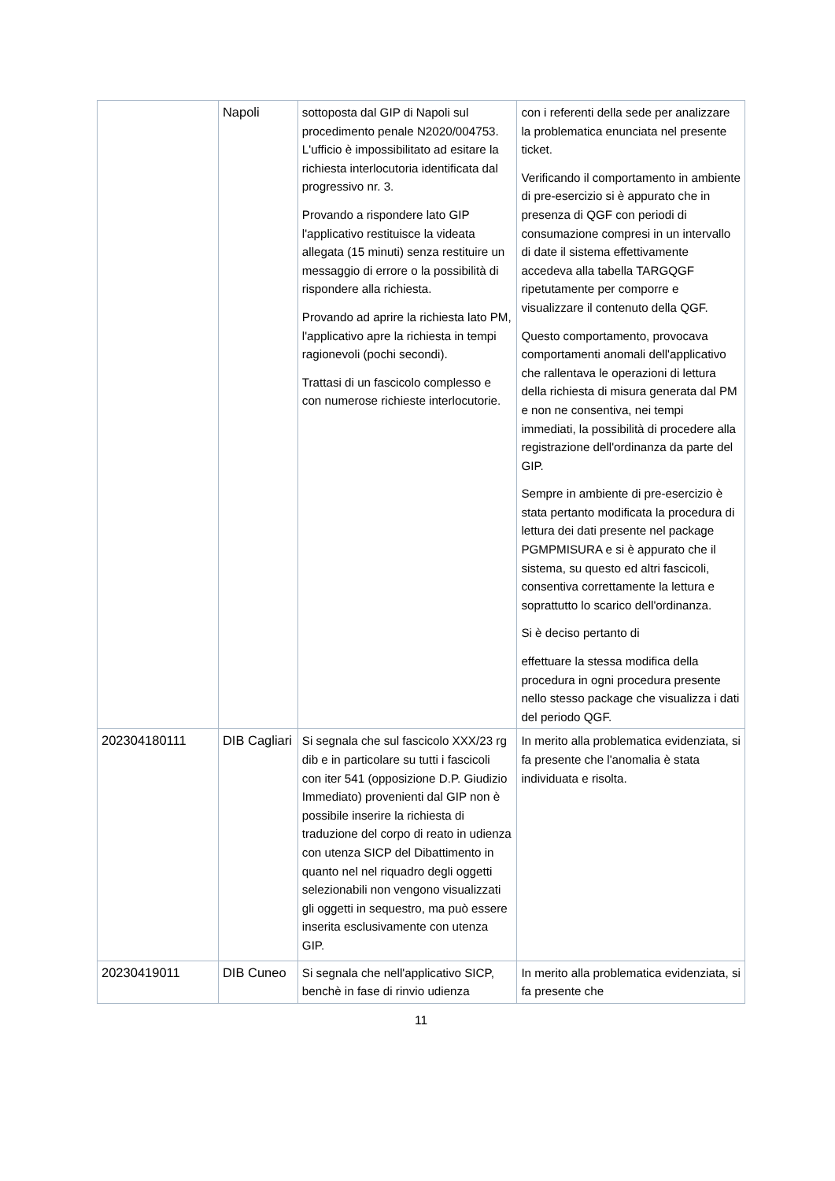| | Napoli | sottoposta dal GIP di Napoli sul procedimento penale N2020/004753. L'ufficio è impossibilitato ad esitare la richiesta interlocutoria identificata dal progressivo nr. 3. Provando a rispondere lato GIP l'applicativo restituisce la videata allegata (15 minuti) senza restituire un messaggio di errore o la possibilità di rispondere alla richiesta. Provando ad aprire la richiesta lato PM, l'applicativo apre la richiesta in tempi ragionevoli (pochi secondi). Trattasi di un fascicolo complesso e con numerose richieste interlocutorie. | con i referenti della sede per analizzare la problematica enunciata nel presente ticket. Verificando il comportamento in ambiente di pre-esercizio si è appurato che in presenza di QGF con periodi di consumazione compresi in un intervallo di date il sistema effettivamente accedeva alla tabella TARGQGF ripetutamente per comporre e visualizzare il contenuto della QGF. Questo comportamento, provocava comportamenti anomali dell'applicativo che rallentava le operazioni di lettura della richiesta di misura generata dal PM e non ne consentiva, nei tempi immediati, la possibilità di procedere alla registrazione dell'ordinanza da parte del GIP. Sempre in ambiente di pre-esercizio è stata pertanto modificata la procedura di lettura dei dati presente nel package PGMPMISURA e si è appurato che il sistema, su questo ed altri fascicoli, consentiva correttamente la lettura e soprattutto lo scarico dell'ordinanza. Si è deciso pertanto di effettuare la stessa modifica della procedura in ogni procedura presente nello stesso package che visualizza i dati del periodo QGF. |
| 202304180111 | DIB Cagliari | Si segnala che sul fascicolo XXX/23 rg dib e in particolare su tutti i fascicoli con iter 541 (opposizione D.P. Giudizio Immediato) provenienti dal GIP non è possibile inserire la richiesta di traduzione del corpo di reato in udienza con utenza SICP del Dibattimento in quanto nel nel riquadro degli oggetti selezionabili non vengono visualizzati gli oggetti in sequestro, ma può essere inserita esclusivamente con utenza GIP. | In merito alla problematica evidenziata, si fa presente che l'anomalia è stata individuata e risolta. |
| 20230419011 | DIB Cuneo | Si segnala che nell'applicativo SICP, benchè in fase di rinvio udienza | In merito alla problematica evidenziata, si fa presente che |
11